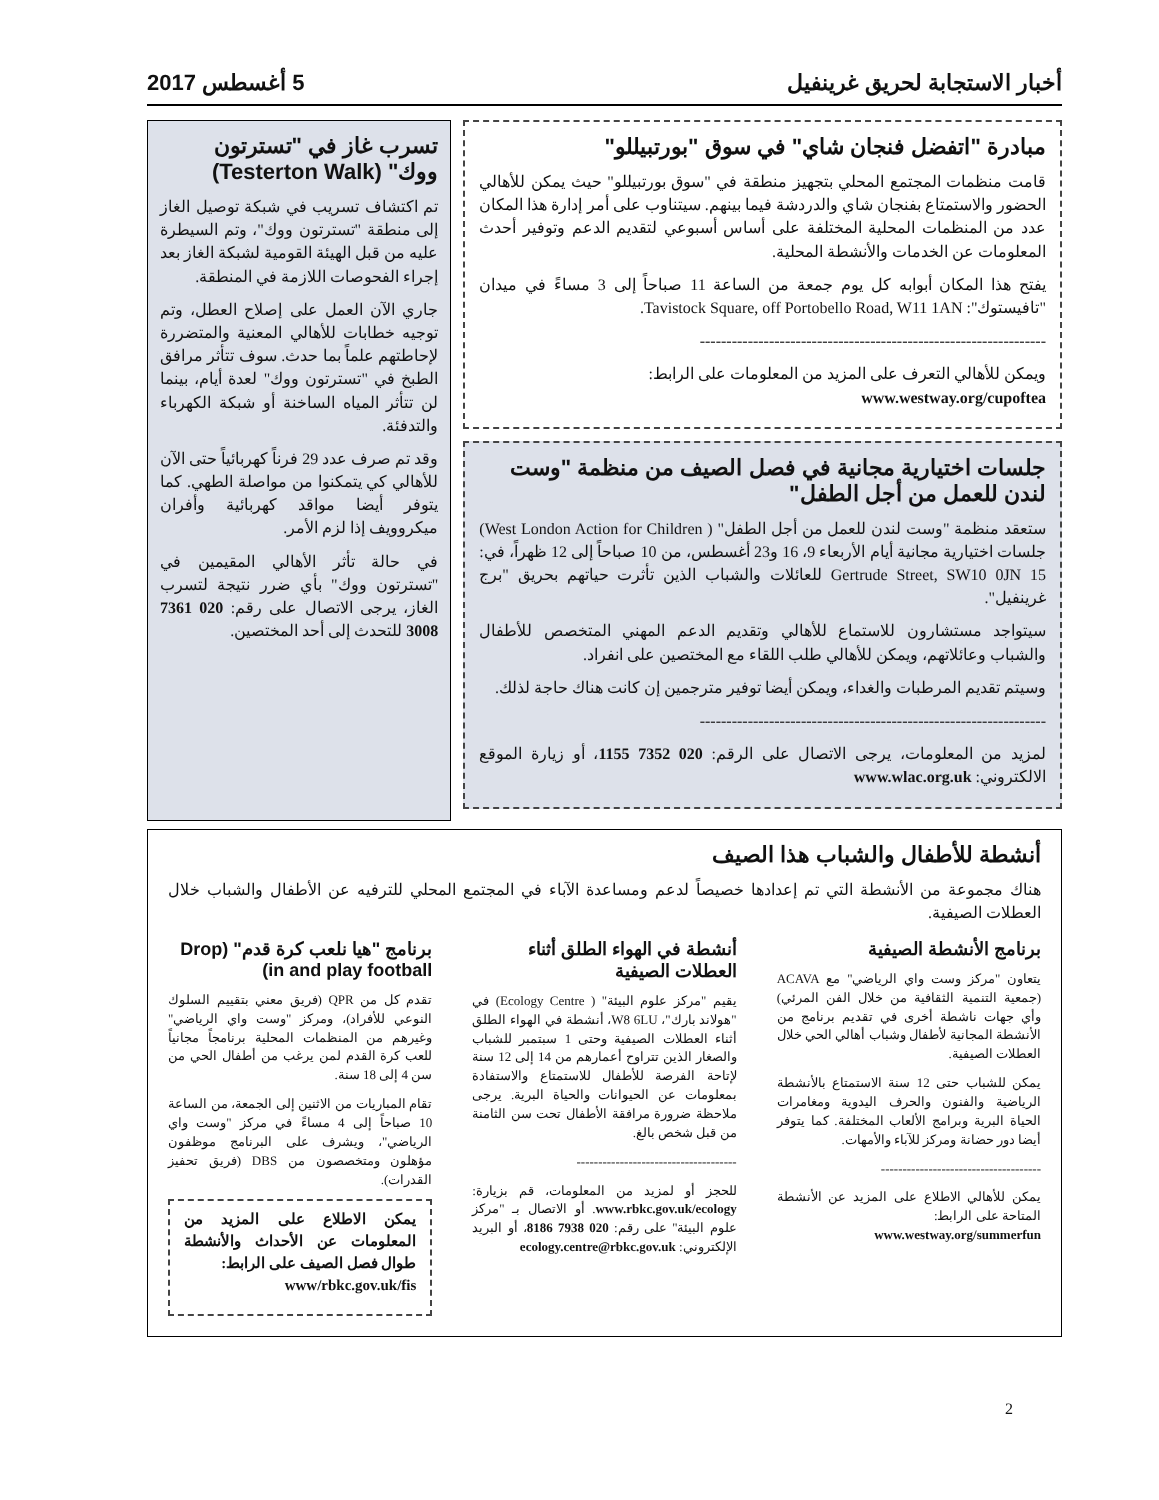أخبار الاستجابة لحريق غرينفيل 5 أغسطس 2017
مبادرة "اتفضل فنجان شاي" في سوق "بورتبيللو"
قامت منظمات المجتمع المحلي بتجهيز منطقة في "سوق بورتبيللو" حيث يمكن للأهالي الحضور والاستمتاع بفنجان شاي والدردشة فيما بينهم. سيتناوب على أمر إدارة هذا المكان عدد من المنظمات المحلية المختلفة على أساس أسبوعي لتقديم الدعم وتوفير أحدث المعلومات عن الخدمات والأنشطة المحلية.
يفتح هذا المكان أبوابه كل يوم جمعة من الساعة 11 صباحاً إلى 3 مساءً في ميدان "تافيستوك": Tavistock Square, off Portobello Road, W11 1AN.
-----------------------------------------------------------------
ويمكن للأهالي التعرف على المزيد من المعلومات على الرابط:
www.westway.org/cupoftea
جلسات اختيارية مجانية في فصل الصيف من منظمة "وست لندن للعمل من أجل الطفل"
ستعقد منظمة "وست لندن للعمل من أجل الطفل" ( West London Action for Children) جلسات اختيارية مجانية أيام الأربعاء 9، 16 و23 أغسطس، من 10 صباحاً إلى 12 ظهراً، في: 15 Gertrude Street, SW10 0JN للعائلات والشباب الذين تأثرت حياتهم بحريق "برج غرينفيل".
سيتواجد مستشارون للاستماع للأهالي وتقديم الدعم المهني المتخصص للأطفال والشباب وعائلاتهم، ويمكن للأهالي طلب اللقاء مع المختصين على انفراد.
وسيتم تقديم المرطبات والغداء، ويمكن أيضا توفير مترجمين إن كانت هناك حاجة لذلك.
-----------------------------------------------------------------
لمزيد من المعلومات، يرجى الاتصال على الرقم: 020 7352 1155، أو زيارة الموقع الالكتروني: www.wlac.org.uk
تسرب غاز في "تسترتون ووك" (Testerton Walk)
تم اكتشاف تسريب في شبكة توصيل الغاز إلى منطقة "تسترتون ووك"، وتم السيطرة عليه من قبل الهيئة القومية لشبكة الغاز بعد إجراء الفحوصات اللازمة في المنطقة.
جاري الآن العمل على إصلاح العطل، وتم توجيه خطابات للأهالي المعنية والمتضررة لإحاطتهم علماً بما حدث. سوف تتأثر مرافق الطبخ في "تسترتون ووك" لعدة أيام، بينما لن تتأثر المياه الساخنة أو شبكة الكهرباء والتدفئة.
وقد تم صرف عدد 29 فرناً كهربائياً حتى الآن للأهالي كي يتمكنوا من مواصلة الطهي. كما يتوفر أيضا مواقد كهربائية وأفران ميكروويف إذا لزم الأمر.
في حالة تأثر الأهالي المقيمين في "تسترتون ووك" بأي ضرر نتيجة لتسرب الغاز، يرجى الاتصال على رقم: 020 7361 3008 للتحدث إلى أحد المختصين.
أنشطة للأطفال والشباب هذا الصيف
هناك مجموعة من الأنشطة التي تم إعدادها خصيصاً لدعم ومساعدة الآباء في المجتمع المحلي للترفيه عن الأطفال والشباب خلال العطلات الصيفية.
برنامج الأنشطة الصيفية
يتعاون "مركز وست واي الرياضي" مع ACAVA (جمعية التنمية الثقافية من خلال الفن المرئي) وأي جهات ناشطة أخرى في تقديم برنامج من الأنشطة المجانية لأطفال وشباب أهالي الحي خلال العطلات الصيفية.
يمكن للشباب حتى 12 سنة الاستمتاع بالأنشطة الرياضية والفنون والحرف اليدوية ومغامرات الحياة البرية وبرامج الألعاب المختلفة. كما يتوفر أيضا دور حضانة ومركز للآباء والأمهات.
-------------------------------------
يمكن للأهالي الاطلاع على المزيد عن الأنشطة المتاحة على الرابط:
www.westway.org/summerfun
أنشطة في الهواء الطلق أثناء العطلات الصيفية
يقيم "مركز علوم البيئة" ( Ecology Centre) في "هولاند بارك"، W8 6LU، أنشطة في الهواء الطلق أثناء العطلات الصيفية وحتى 1 سبتمبر للشباب والصغار الذين تتراوح أعمارهم من 14 إلى 12 سنة لإتاحة الفرصة للأطفال للاستمتاع والاستفادة بمعلومات عن الحيوانات والحياة البرية. يرجى ملاحظة ضرورة مرافقة الأطفال تحت سن الثامنة من قبل شخص بالغ.
-------------------------------------
للحجز أو لمزيد من المعلومات، قم بزيارة: www.rbkc.gov.uk/ecology. أو الاتصال بـ "مركز علوم البيئة" على رقم: 020 7938 8186، أو البريد الإلكتروني: ecology.centre@rbkc.gov.uk
برنامج "هيا نلعب كرة قدم" (Drop in and play football)
تقدم كل من QPR (فريق معني بتقييم السلوك النوعي للأفراد)، ومركز "وست واي الرياضي" وغيرهم من المنظمات المحلية برنامجاً مجانياً للعب كرة القدم لمن يرغب من أطفال الحي من سن 4 إلى 18 سنة.
تقام المباريات من الاثنين إلى الجمعة، من الساعة 10 صباحاً إلى 4 مساءً في مركز "وست واي الرياضي"، ويشرف على البرنامج موظفون مؤهلون ومتخصصون من DBS (فريق تحفيز القدرات).
يمكن الاطلاع على المزيد من المعلومات عن الأحداث والأنشطة طوال فصل الصيف على الرابط:
www/rbkc.gov.uk/fis
2